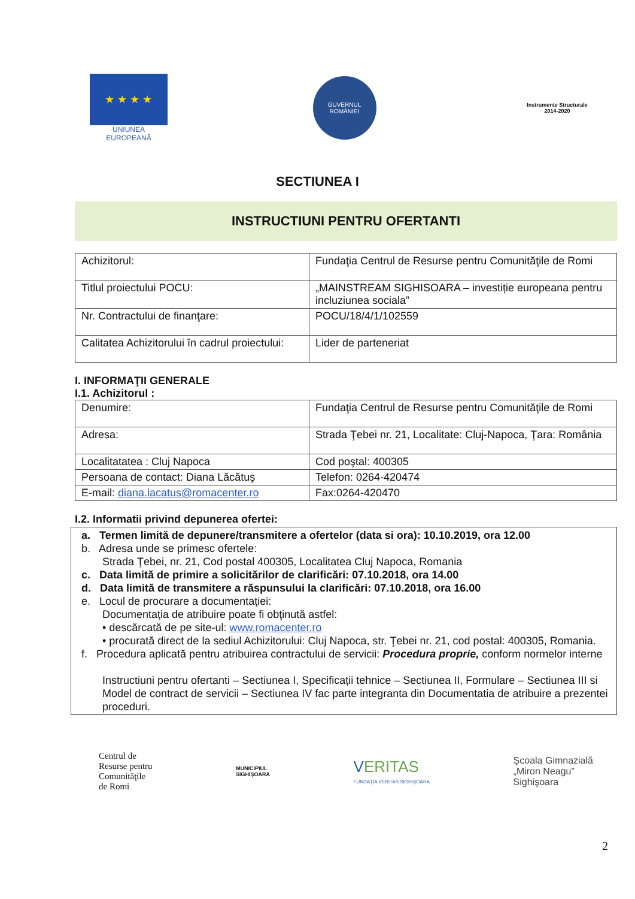★ ★ ★ ★
UNIUNEA EUROPEANĂ
GUVERNUL
ROMÂNIEI
Instrumente Structurale
2014-2020
SECTIUNEA I
INSTRUCTIUNI PENTRU OFERTANTI
| Achizitorul: | Fundaţia Centrul de Resurse pentru Comunităţile de Romi |
| Titlul proiectului POCU: | „MAINSTREAM SIGHISOARA – investiție europeana pentru incluziunea sociala” |
| Nr. Contractului de finanţare: | POCU/18/4/1/102559 |
| Calitatea Achizitorului în cadrul proiectului: | Lider de parteneriat |
I. INFORMAŢII GENERALE
I.1. Achizitorul :
| Denumire: | Fundaţia Centrul de Resurse pentru Comunităţile de Romi |
| Adresa: | Strada Ţebei nr. 21, Localitate: Cluj-Napoca, Ţara: România |
| Localitatatea : Cluj Napoca | Cod poştal: 400305 |
| Persoana de contact: Diana Lăcătuş | Telefon: 0264-420474 |
| E-mail: diana.lacatus@romacenter.ro | Fax:0264-420470 |
I.2. Informatii privind depunerea ofertei:
a. Termen limită de depunere/transmitere a ofertelor (data si ora): 10.10.2019, ora 12.00
b. Adresa unde se primesc ofertele:
Strada Ţebei, nr. 21, Cod postal 400305, Localitatea Cluj Napoca, Romania
c. Data limită de primire a solicitărilor de clarificări: 07.10.2018, ora 14.00
d. Data limită de transmitere a răspunsului la clarificări: 07.10.2018, ora 16.00
e. Locul de procurare a documentaţiei:
Documentaţia de atribuire poate fi obţinută astfel:
• descărcată de pe site-ul: www.romacenter.ro
• procurată direct de la sediul Achizitorului: Cluj Napoca, str. Ţebei nr. 21, cod postal: 400305, Romania.
f. Procedura aplicată pentru atribuirea contractului de servicii: Procedura proprie, conform normelor interne
Instructiuni pentru ofertanti – Sectiunea I, Specificații tehnice – Sectiunea II, Formulare – Sectiunea III si Model de contract de servicii – Sectiunea IV fac parte integranta din Documentatia de atribuire a prezentei proceduri.
Centrul de
Resurse pentru
Comunităţile
de Romi
MUNICIPIUL
SIGHIŞOARA
VERITAS
FUNDAŢIA VERITAS SIGHIŞOARA
Şcoala Gimnazială
„Miron Neagu”
Sighişoara
2